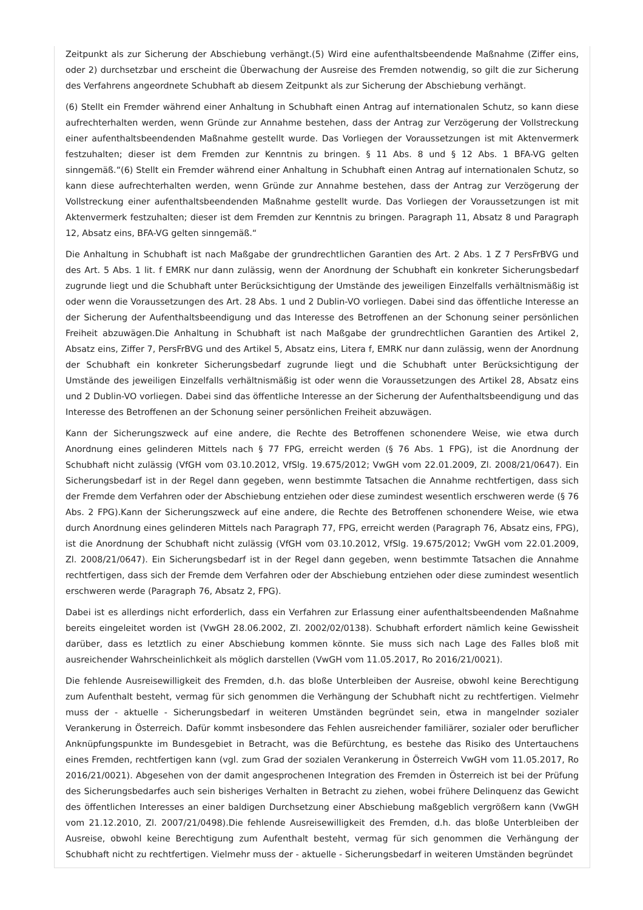Zeitpunkt als zur Sicherung der Abschiebung verhängt.(5) Wird eine aufenthaltsbeendende Maßnahme (Ziffer eins, oder 2) durchsetzbar und erscheint die Überwachung der Ausreise des Fremden notwendig, so gilt die zur Sicherung des Verfahrens angeordnete Schubhaft ab diesem Zeitpunkt als zur Sicherung der Abschiebung verhängt.
(6) Stellt ein Fremder während einer Anhaltung in Schubhaft einen Antrag auf internationalen Schutz, so kann diese aufrechterhalten werden, wenn Gründe zur Annahme bestehen, dass der Antrag zur Verzögerung der Vollstreckung einer aufenthaltsbeendenden Maßnahme gestellt wurde. Das Vorliegen der Voraussetzungen ist mit Aktenvermerk festzuhalten; dieser ist dem Fremden zur Kenntnis zu bringen. § 11 Abs. 8 und § 12 Abs. 1 BFA-VG gelten sinngemäß.“(6) Stellt ein Fremder während einer Anhaltung in Schubhaft einen Antrag auf internationalen Schutz, so kann diese aufrechterhalten werden, wenn Gründe zur Annahme bestehen, dass der Antrag zur Verzögerung der Vollstreckung einer aufenthaltsbeendenden Maßnahme gestellt wurde. Das Vorliegen der Voraussetzungen ist mit Aktenvermerk festzuhalten; dieser ist dem Fremden zur Kenntnis zu bringen. Paragraph 11, Absatz 8 und Paragraph 12, Absatz eins, BFA-VG gelten sinngemäß.“
Die Anhaltung in Schubhaft ist nach Maßgabe der grundrechtlichen Garantien des Art. 2 Abs. 1 Z 7 PersFrBVG und des Art. 5 Abs. 1 lit. f EMRK nur dann zulässig, wenn der Anordnung der Schubhaft ein konkreter Sicherungsbedarf zugrunde liegt und die Schubhaft unter Berücksichtigung der Umstände des jeweiligen Einzelfalls verhältnismäßig ist oder wenn die Voraussetzungen des Art. 28 Abs. 1 und 2 Dublin-VO vorliegen. Dabei sind das öffentliche Interesse an der Sicherung der Aufenthaltsbeendigung und das Interesse des Betroffenen an der Schonung seiner persönlichen Freiheit abzuwägen.Die Anhaltung in Schubhaft ist nach Maßgabe der grundrechtlichen Garantien des Artikel 2, Absatz eins, Ziffer 7, PersFrBVG und des Artikel 5, Absatz eins, Litera f, EMRK nur dann zulässig, wenn der Anordnung der Schubhaft ein konkreter Sicherungsbedarf zugrunde liegt und die Schubhaft unter Berücksichtigung der Umstände des jeweiligen Einzelfalls verhältnismäßig ist oder wenn die Voraussetzungen des Artikel 28, Absatz eins und 2 Dublin-VO vorliegen. Dabei sind das öffentliche Interesse an der Sicherung der Aufenthaltsbeendigung und das Interesse des Betroffenen an der Schonung seiner persönlichen Freiheit abzuwägen.
Kann der Sicherungszweck auf eine andere, die Rechte des Betroffenen schonendere Weise, wie etwa durch Anordnung eines gelinderen Mittels nach § 77 FPG, erreicht werden (§ 76 Abs. 1 FPG), ist die Anordnung der Schubhaft nicht zulässig (VfGH vom 03.10.2012, VfSlg. 19.675/2012; VwGH vom 22.01.2009, Zl. 2008/21/0647). Ein Sicherungsbedarf ist in der Regel dann gegeben, wenn bestimmte Tatsachen die Annahme rechtfertigen, dass sich der Fremde dem Verfahren oder der Abschiebung entziehen oder diese zumindest wesentlich erschweren werde (§ 76 Abs. 2 FPG).Kann der Sicherungszweck auf eine andere, die Rechte des Betroffenen schonendere Weise, wie etwa durch Anordnung eines gelinderen Mittels nach Paragraph 77, FPG, erreicht werden (Paragraph 76, Absatz eins, FPG), ist die Anordnung der Schubhaft nicht zulässig (VfGH vom 03.10.2012, VfSlg. 19.675/2012; VwGH vom 22.01.2009, Zl. 2008/21/0647). Ein Sicherungsbedarf ist in der Regel dann gegeben, wenn bestimmte Tatsachen die Annahme rechtfertigen, dass sich der Fremde dem Verfahren oder der Abschiebung entziehen oder diese zumindest wesentlich erschweren werde (Paragraph 76, Absatz 2, FPG).
Dabei ist es allerdings nicht erforderlich, dass ein Verfahren zur Erlassung einer aufenthaltsbeendenden Maßnahme bereits eingeleitet worden ist (VwGH 28.06.2002, Zl. 2002/02/0138). Schubhaft erfordert nämlich keine Gewissheit darüber, dass es letztlich zu einer Abschiebung kommen könnte. Sie muss sich nach Lage des Falles bloß mit ausreichender Wahrscheinlichkeit als möglich darstellen (VwGH vom 11.05.2017, Ro 2016/21/0021).
Die fehlende Ausreisewilligkeit des Fremden, d.h. das bloße Unterbleiben der Ausreise, obwohl keine Berechtigung zum Aufenthalt besteht, vermag für sich genommen die Verhängung der Schubhaft nicht zu rechtfertigen. Vielmehr muss der - aktuelle - Sicherungsbedarf in weiteren Umständen begründet sein, etwa in mangelnder sozialer Verankerung in Österreich. Dafür kommt insbesondere das Fehlen ausreichender familiärer, sozialer oder beruflicher Anknüpfungspunkte im Bundesgebiet in Betracht, was die Befürchtung, es bestehe das Risiko des Untertauchens eines Fremden, rechtfertigen kann (vgl. zum Grad der sozialen Verankerung in Österreich VwGH vom 11.05.2017, Ro 2016/21/0021). Abgesehen von der damit angesprochenen Integration des Fremden in Österreich ist bei der Prüfung des Sicherungsbedarfes auch sein bisheriges Verhalten in Betracht zu ziehen, wobei frühere Delinquenz das Gewicht des öffentlichen Interesses an einer baldigen Durchsetzung einer Abschiebung maßgeblich vergrößern kann (VwGH vom 21.12.2010, Zl. 2007/21/0498).Die fehlende Ausreisewilligkeit des Fremden, d.h. das bloße Unterbleiben der Ausreise, obwohl keine Berechtigung zum Aufenthalt besteht, vermag für sich genommen die Verhängung der Schubhaft nicht zu rechtfertigen. Vielmehr muss der - aktuelle - Sicherungsbedarf in weiteren Umständen begründet